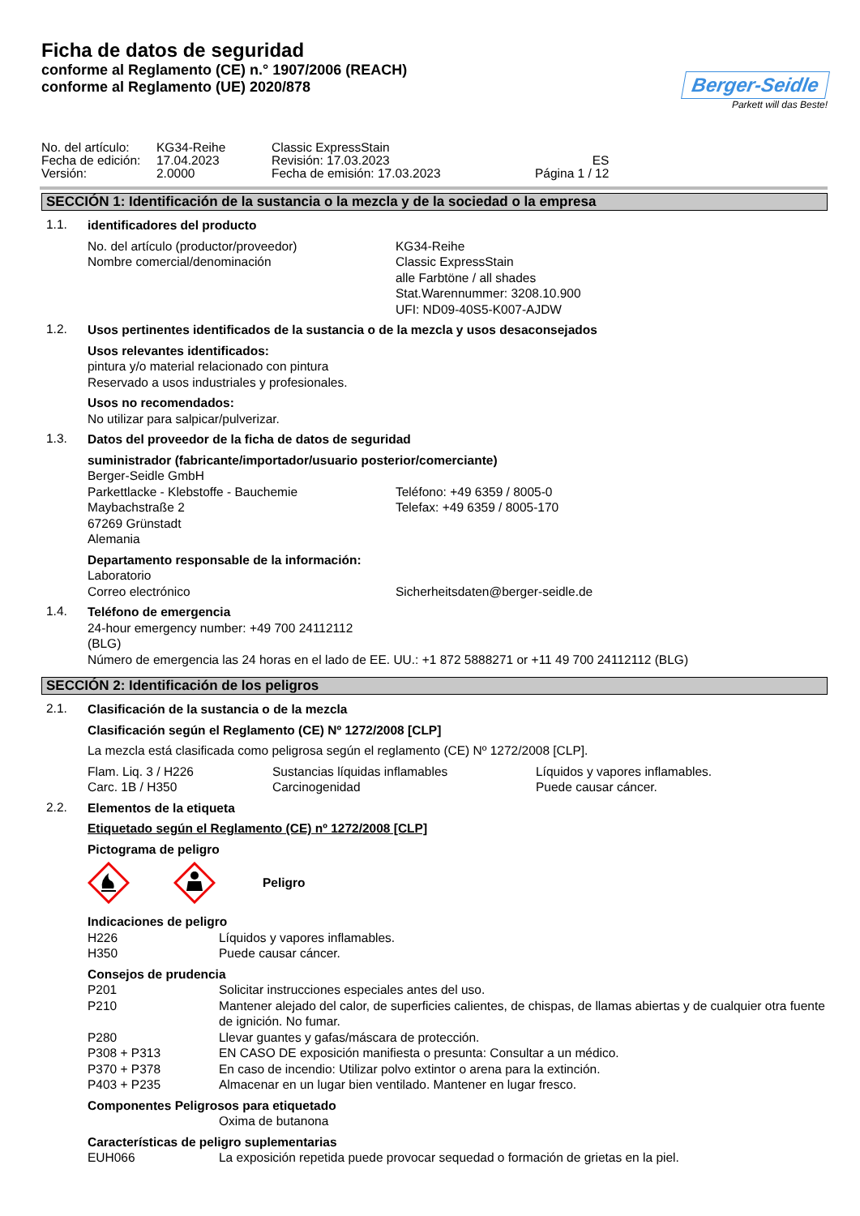Ficha de datos de seguridad
conforme al Reglamento (CE) n.° 1907/2006 (REACH)
conforme al Reglamento (UE) 2020/878
Berger-Seidle
Parkett will das Beste!
| No. del artículo: | KG34-Reihe | Classic ExpressStain | |
| Fecha de edición: | 17.04.2023 | Revisión: 17.03.2023 | ES |
| Versión: | 2.0000 | Fecha de emisión: 17.03.2023 | Página 1 / 12 |
SECCIÓN 1: Identificación de la sustancia o la mezcla y de la sociedad o la empresa
1.1.
identificadores del producto
| No. del artículo (productor/proveedor) | KG34-Reihe |
| Nombre comercial/denominación | Classic ExpressStain alle Farbtöne / all shades Stat.Warennummer: 3208.10.900 UFI: ND09-40S5-K007-AJDW |
1.2.
Usos pertinentes identificados de la sustancia o de la mezcla y usos desaconsejados
Usos relevantes identificados:
pintura y/o material relacionado con pintura
Reservado a usos industriales y profesionales.
Usos no recomendados:
No utilizar para salpicar/pulverizar.
1.3.
Datos del proveedor de la ficha de datos de seguridad
suministrador (fabricante/importador/usuario posterior/comerciante)
| Berger-Seidle GmbH | |
| Parkettlacke - Klebstoffe - Bauchemie | Teléfono: +49 6359 / 8005-0 |
| Maybachstraße 2 | Telefax: +49 6359 / 8005-170 |
| 67269 Grünstadt | |
| Alemania | |
Departamento responsable de la información:
| Laboratorio | |
| Correo electrónico | Sicherheitsdaten@berger-seidle.de |
1.4.
Teléfono de emergencia
24-hour emergency number: +49 700 24112112
(BLG)
Número de emergencia las 24 horas en el lado de EE. UU.: +1 872 5888271 or +11 49 700 24112112 (BLG)
SECCIÓN 2: Identificación de los peligros
2.1.
Clasificación de la sustancia o de la mezcla
Clasificación según el Reglamento (CE) Nº 1272/2008 [CLP]
La mezcla está clasificada como peligrosa según el reglamento (CE) Nº 1272/2008 [CLP].
| Flam. Liq. 3 / H226 | Sustancias líquidas inflamables | Líquidos y vapores inflamables. |
| Carc. 1B / H350 | Carcinogenidad | Puede causar cáncer. |
2.2.
Elementos de la etiqueta
Etiquetado según el Reglamento (CE) nº 1272/2008 [CLP]
Pictograma de peligro
Peligro
Indicaciones de peligro
| H226 | Líquidos y vapores inflamables. |
| H350 | Puede causar cáncer. |
Consejos de prudencia
| P201 | Solicitar instrucciones especiales antes del uso. |
| P210 | Mantener alejado del calor, de superficies calientes, de chispas, de llamas abiertas y de cualquier otra fuente de ignición. No fumar. |
| P280 | Llevar guantes y gafas/máscara de protección. |
| P308 + P313 | EN CASO DE exposición manifiesta o presunta: Consultar a un médico. |
| P370 + P378 | En caso de incendio: Utilizar polvo extintor o arena para la extinción. |
| P403 + P235 | Almacenar en un lugar bien ventilado. Mantener en lugar fresco. |
Componentes Peligrosos para etiquetado
| | Oxima de butanona |
Características de peligro suplementarias
| EUH066 | La exposición repetida puede provocar sequedad o formación de grietas en la piel. |